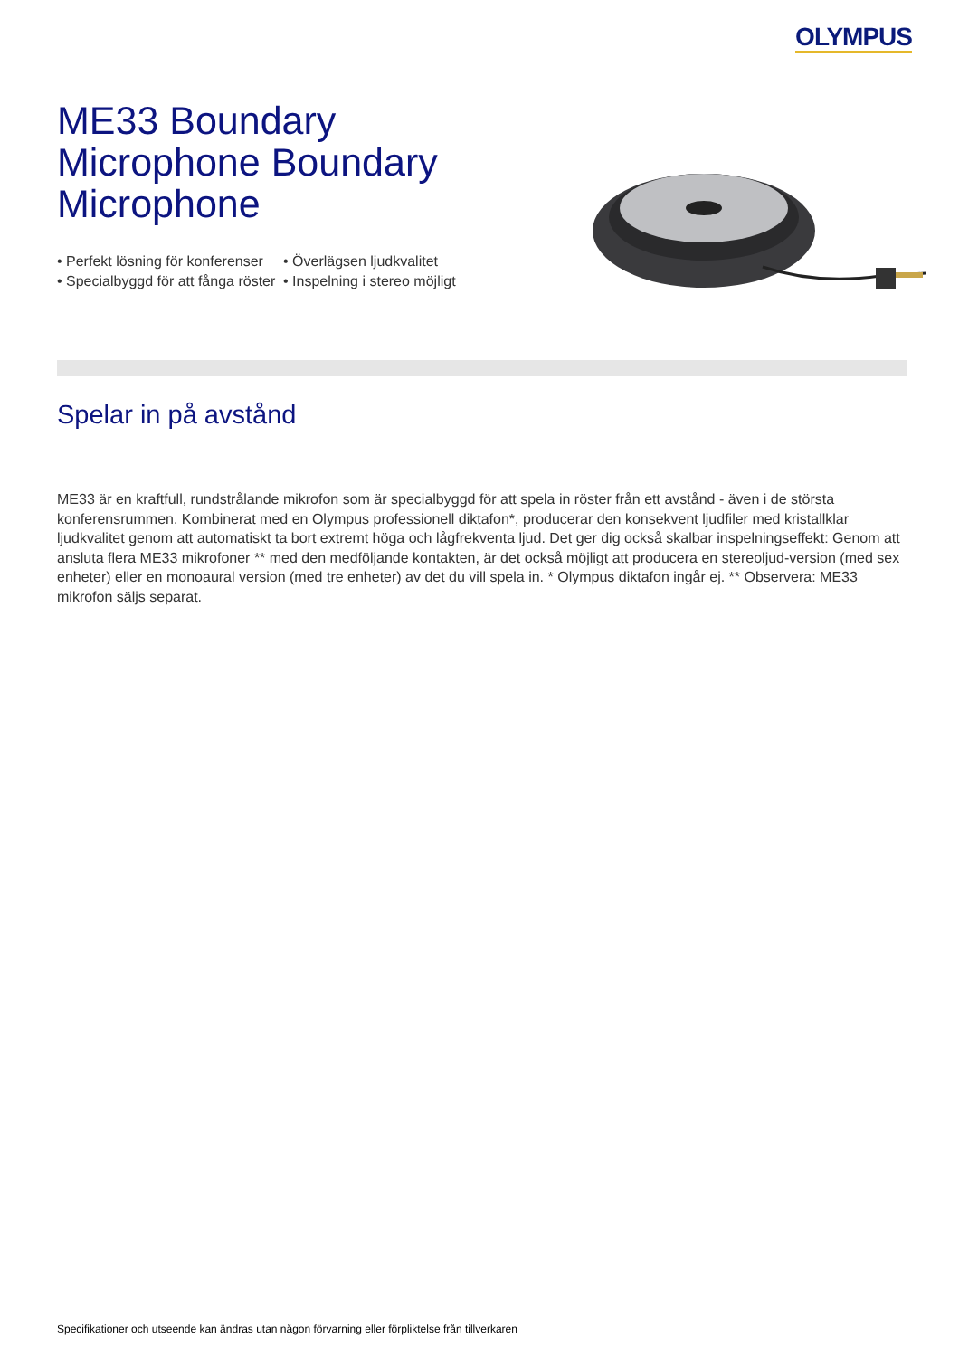OLYMPUS
ME33 Boundary Microphone Boundary Microphone
• Perfekt lösning för konferenser
• Specialbyggd för att fånga röster
• Överlägsen ljudkvalitet
• Inspelning i stereo möjligt
Spelar in på avstånd
ME33 är en kraftfull, rundstrålande mikrofon som är specialbyggd för att spela in röster från ett avstånd - även i de största konferensrummen. Kombinerat med en Olympus professionell diktafon*, producerar den konsekvent ljudfiler med kristallklar ljudkvalitet genom att automatiskt ta bort extremt höga och lågfrekventa ljud. Det ger dig också skalbar inspelningseffekt: Genom att ansluta flera ME33 mikrofoner ** med den medföljande kontakten, är det också möjligt att producera en stereoljud-version (med sex enheter) eller en monoaural version (med tre enheter) av det du vill spela in. * Olympus diktafon ingår ej. ** Observera: ME33 mikrofon säljs separat.
Specifikationer och utseende kan ändras utan någon förvarning eller förpliktelse från tillverkaren